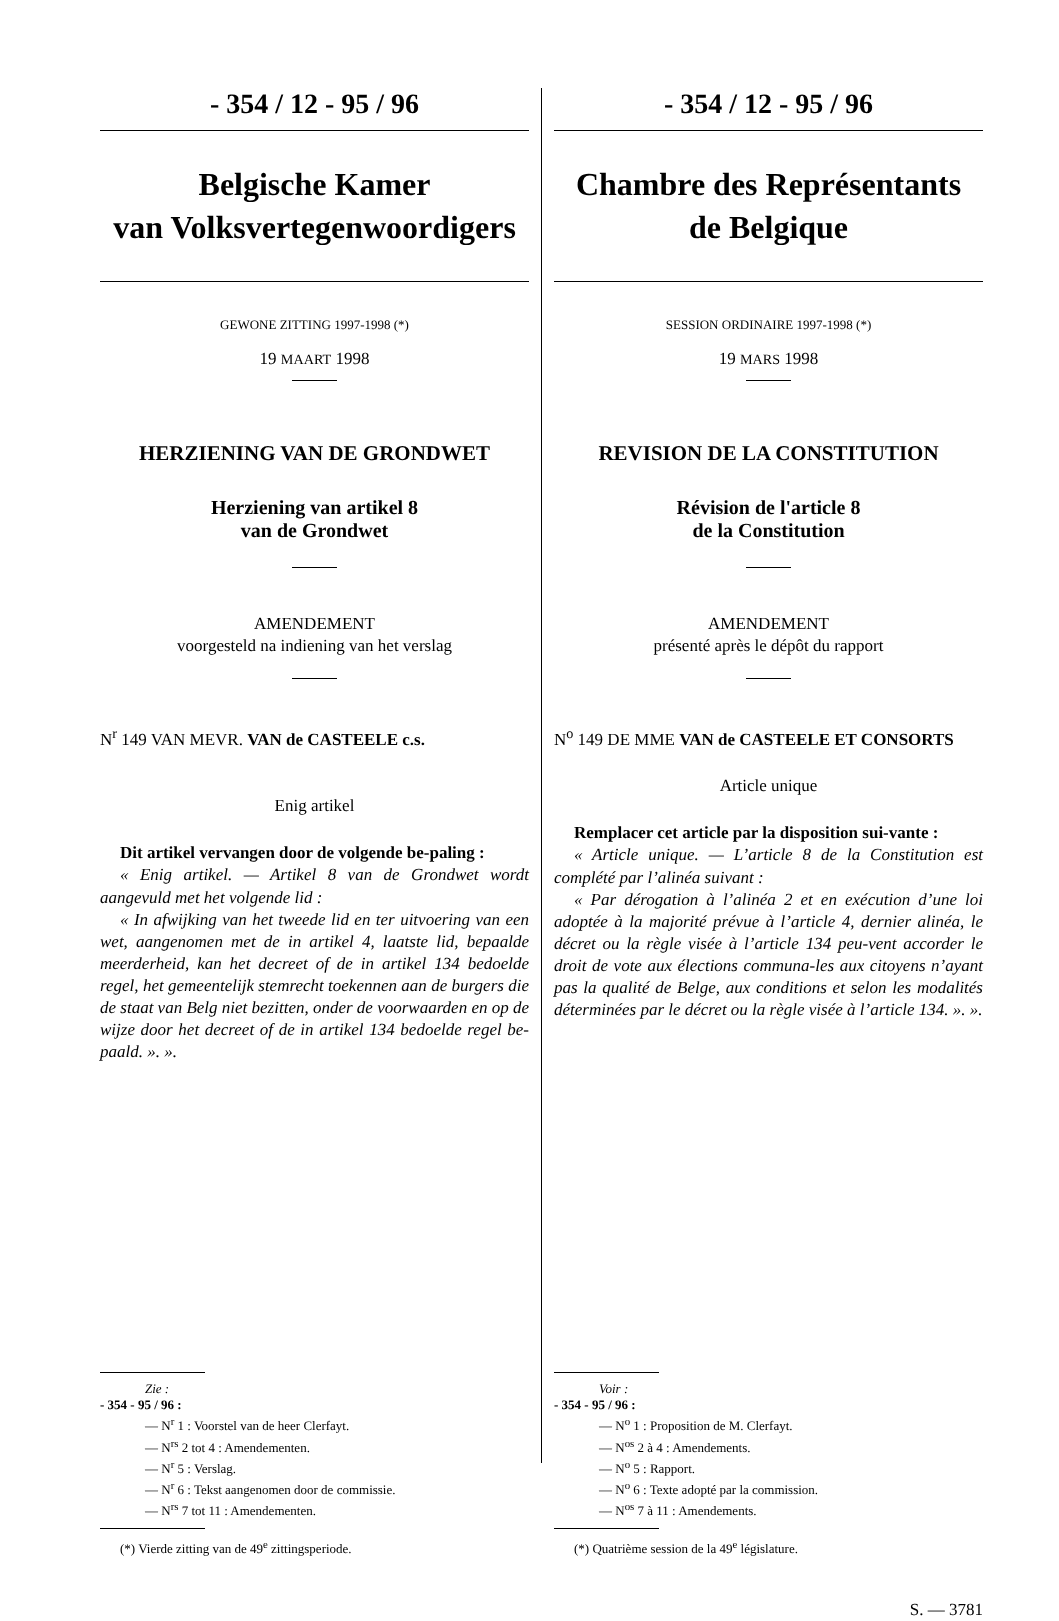- 354 / 12 - 95 / 96
Belgische Kamer
van Volksvertegenwoordigers
GEWONE ZITTING 1997-1998 (*)
19 MAART 1998
HERZIENING VAN DE GRONDWET
Herziening van artikel 8
van de Grondwet
AMENDEMENT
voorgesteld na indiening van het verslag
N<sup>r</sup> 149 VAN MEVR. VAN de CASTEELE c.s.
Enig artikel
Dit artikel vervangen door de volgende be-paling :
« Enig artikel. — Artikel 8 van de Grondwet wordt aangevuld met het volgende lid :
« In afwijking van het tweede lid en ter uitvoering van een wet, aangenomen met de in artikel 4, laatste lid, bepaalde meerderheid, kan het decreet of de in artikel 134 bedoelde regel, het gemeentelijk stemrecht toekennen aan de burgers die de staat van Belg niet bezitten, onder de voorwaarden en op de wijze door het decreet of de in artikel 134 bedoelde regel be-paald. ». ».
Zie :
- 354 - 95 / 96 :
— N<sup>r</sup> 1 : Voorstel van de heer Clerfayt.
— N<sup>rs</sup> 2 tot 4 : Amendementen.
— N<sup>r</sup> 5 : Verslag.
— N<sup>r</sup> 6 : Tekst aangenomen door de commissie.
— N<sup>rs</sup> 7 tot 11 : Amendementen.
(*) Vierde zitting van de 49<sup>e</sup> zittingsperiode.
- 354 / 12 - 95 / 96
Chambre des Représentants
de Belgique
SESSION ORDINAIRE 1997-1998 (*)
19 MARS 1998
REVISION DE LA CONSTITUTION
Révision de l'article 8
de la Constitution
AMENDEMENT
présenté après le dépôt du rapport
N<sup>o</sup> 149 DE MME VAN de CASTEELE ET CONSORTS
Article unique
Remplacer cet article par la disposition sui-vante :
« Article unique. — L’article 8 de la Constitution est complété par l’alinéa suivant :
« Par dérogation à l’alinéa 2 et en exécution d’une loi adoptée à la majorité prévue à l’article 4, dernier alinéa, le décret ou la règle visée à l’article 134 peu-vent accorder le droit de vote aux élections communa-les aux citoyens n’ayant pas la qualité de Belge, aux conditions et selon les modalités déterminées par le décret ou la règle visée à l’article 134. ». ».
Voir :
- 354 - 95 / 96 :
— N<sup>o</sup> 1 : Proposition de M. Clerfayt.
— N<sup>os</sup> 2 à 4 : Amendements.
— N<sup>o</sup> 5 : Rapport.
— N<sup>o</sup> 6 : Texte adopté par la commission.
— N<sup>os</sup> 7 à 11 : Amendements.
(*) Quatrième session de la 49<sup>e</sup> législature.
S. — 3781